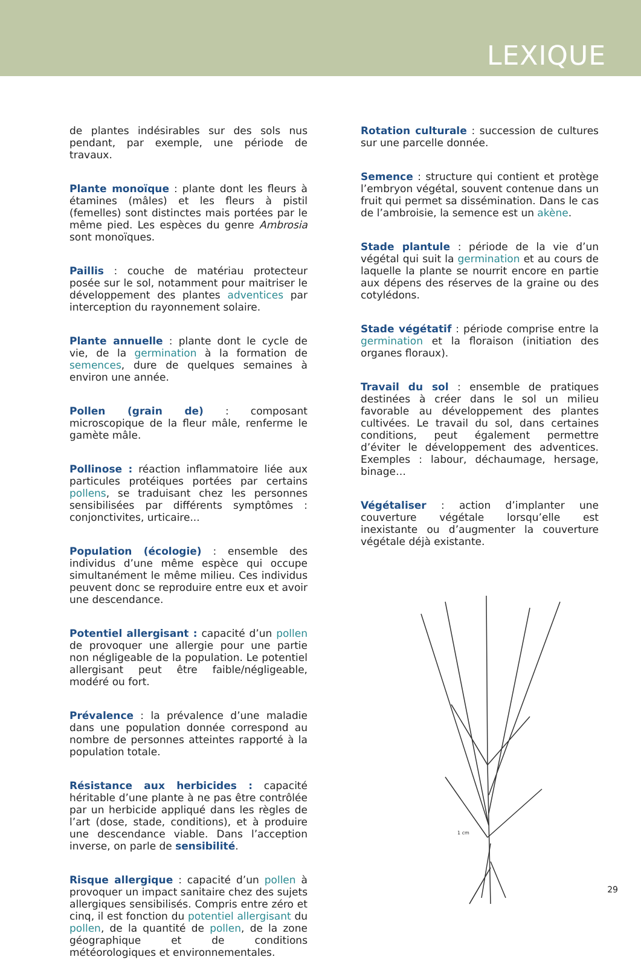LEXIQUE
de plantes indésirables sur des sols nus pendant, par exemple, une période de travaux.
Plante monoïque : plante dont les fleurs à étamines (mâles) et les fleurs à pistil (femelles) sont distinctes mais portées par le même pied. Les espèces du genre Ambrosia sont monoïques.
Paillis : couche de matériau protecteur posée sur le sol, notamment pour maitriser le développement des plantes adventices par interception du rayonnement solaire.
Plante annuelle : plante dont le cycle de vie, de la germination à la formation de semences, dure de quelques semaines à environ une année.
Pollen (grain de) : composant microscopique de la fleur mâle, renferme le gamète mâle.
Pollinose : réaction inflammatoire liée aux particules protéiques portées par certains pollens, se traduisant chez les personnes sensibilisées par différents symptômes : conjonctivites, urticaire...
Population (écologie) : ensemble des individus d’une même espèce qui occupe simultanément le même milieu. Ces individus peuvent donc se reproduire entre eux et avoir une descendance.
Potentiel allergisant : capacité d’un pollen de provoquer une allergie pour une partie non négligeable de la population. Le potentiel allergisant peut être faible/négligeable, modéré ou fort.
Prévalence : la prévalence d’une maladie dans une population donnée correspond au nombre de personnes atteintes rapporté à la population totale.
Résistance aux herbicides : capacité héritable d’une plante à ne pas être contrôlée par un herbicide appliqué dans les règles de l’art (dose, stade, conditions), et à produire une descendance viable. Dans l’acception inverse, on parle de sensibilité.
Risque allergique : capacité d’un pollen à provoquer un impact sanitaire chez des sujets allergiques sensibilisés. Compris entre zéro et cinq, il est fonction du potentiel allergisant du pollen, de la quantité de pollen, de la zone géographique et de conditions météorologiques et environnementales.
Rotation culturale : succession de cultures sur une parcelle donnée.
Semence : structure qui contient et protège l’embryon végétal, souvent contenue dans un fruit qui permet sa dissémination. Dans le cas de l’ambroisie, la semence est un akène.
Stade plantule : période de la vie d’un végétal qui suit la germination et au cours de laquelle la plante se nourrit encore en partie aux dépens des réserves de la graine ou des cotylédons.
Stade végétatif : période comprise entre la germination et la floraison (initiation des organes floraux).
Travail du sol : ensemble de pratiques destinées à créer dans le sol un milieu favorable au développement des plantes cultivées. Le travail du sol, dans certaines conditions, peut également permettre d’éviter le développement des adventices. Exemples : labour, déchaumage, hersage, binage…
Végétaliser : action d’implanter une couverture végétale lorsqu’elle est inexistante ou d’augmenter la couverture végétale déjà existante.
1 cm
29